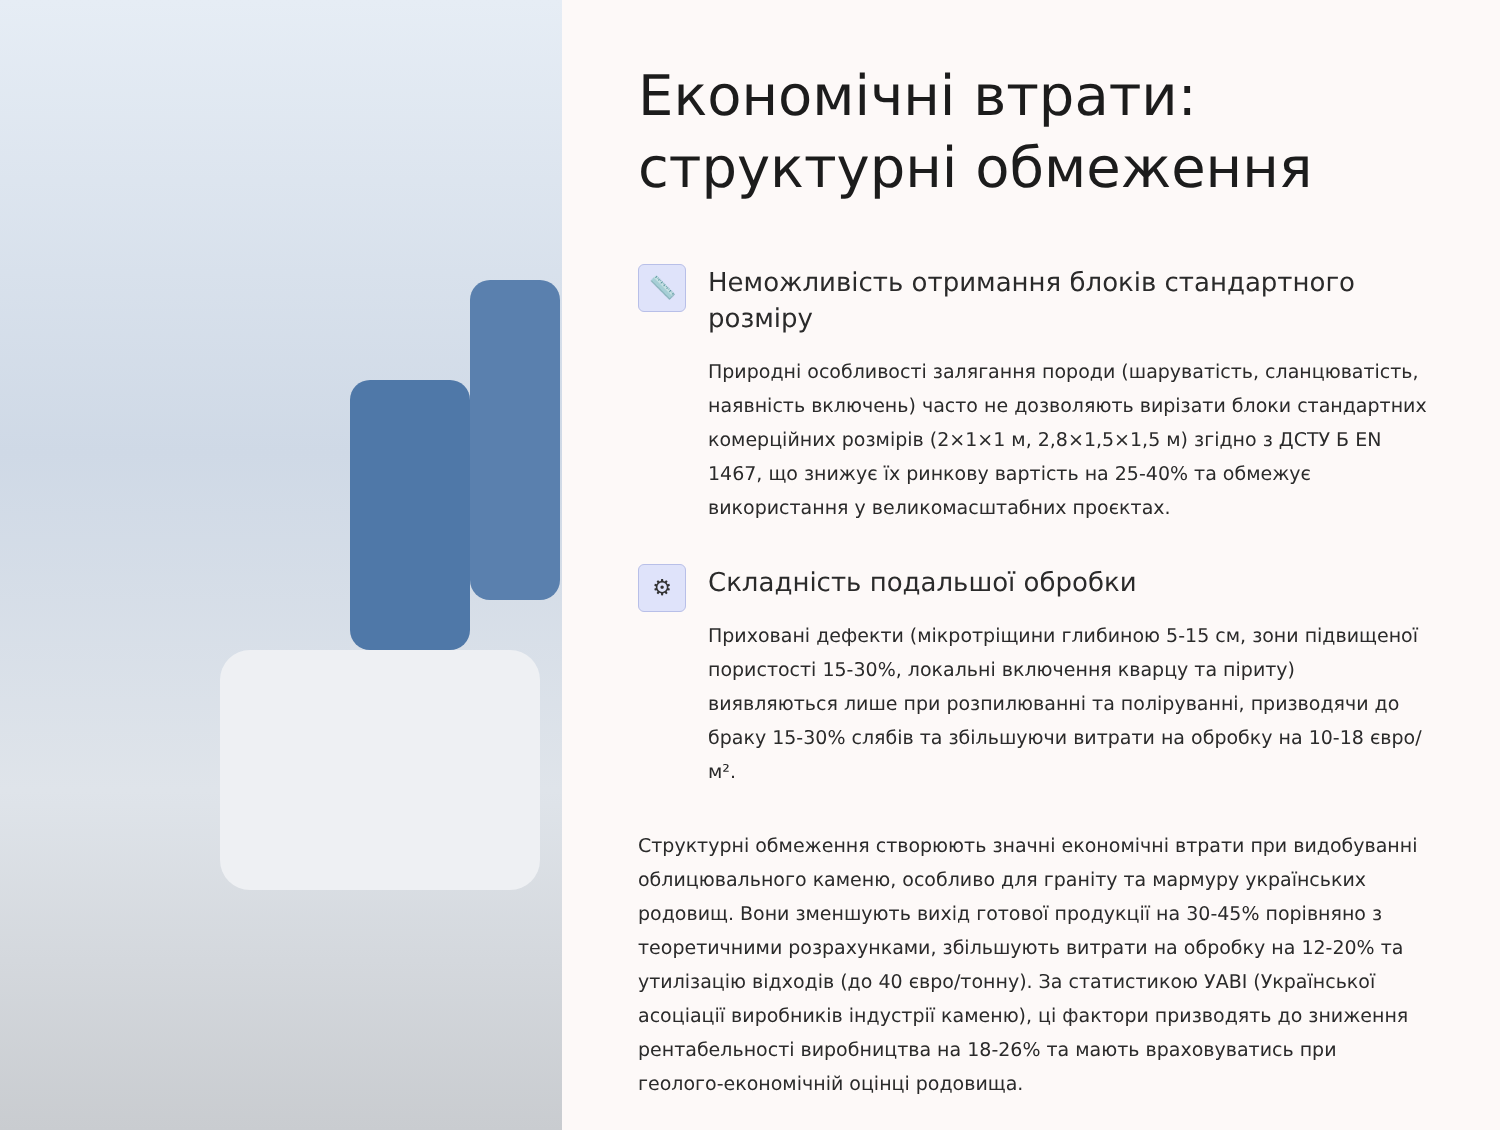Економічні втрати: структурні обмеження
📏
Неможливість отримання блоків стандартного розміру
Природні особливості залягання породи (шаруватість, сланцюватість, наявність включень) часто не дозволяють вирізати блоки стандартних комерційних розмірів (2×1×1 м, 2,8×1,5×1,5 м) згідно з ДСТУ Б EN 1467, що знижує їх ринкову вартість на 25-40% та обмежує використання у великомасштабних проєктах.
⚙
Складність подальшої обробки
Приховані дефекти (мікротріщини глибиною 5-15 см, зони підвищеної пористості 15-30%, локальні включення кварцу та піриту) виявляються лише при розпилюванні та поліруванні, призводячи до браку 15-30% слябів та збільшуючи витрати на обробку на 10-18 євро/м².
Структурні обмеження створюють значні економічні втрати при видобуванні облицювального каменю, особливо для граніту та мармуру українських родовищ. Вони зменшують вихід готової продукції на 30-45% порівняно з теоретичними розрахунками, збільшують витрати на обробку на 12-20% та утилізацію відходів (до 40 євро/тонну). За статистикою УАВІ (Української асоціації виробників індустрії каменю), ці фактори призводять до зниження рентабельності виробництва на 18-26% та мають враховуватись при геолого-економічній оцінці родовища.